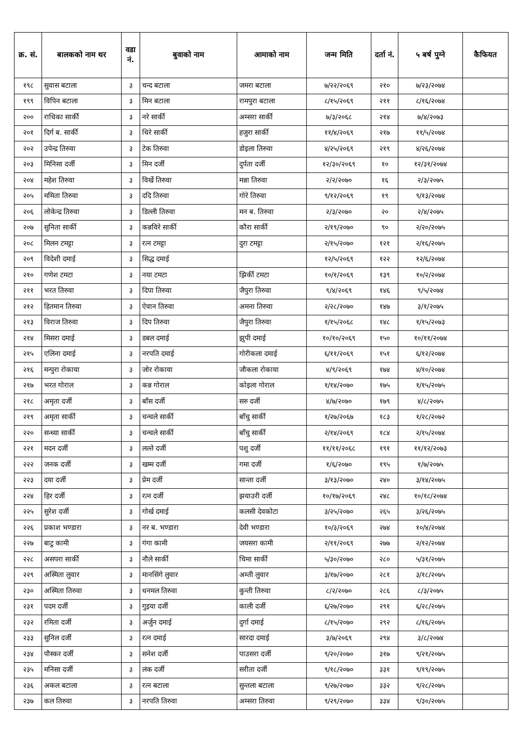| क्र. सं. | बालकको नाम थर | वडा नं. | बुवाको नाम | आमाको नाम | जन्म मिति | दर्ता नं. | ५ बर्ष पुग्ने | कैफियत |
| --- | --- | --- | --- | --- | --- | --- | --- | --- |
| १९८ | सुवास बटाला | ३ | चन्द बटाला | जमरा बटाला | ७/२२/२०६९ | २१० | ७/२३/२०७४ | |
| १९९ | विपिन बटाला | ३ | मिन बटाला | रामपुरा बटाला | ८/१५/२०६९ | २११ | ८/१६/२०७४ | |
| २०० | राधिका सार्की | ३ | नरे सार्की | अम्सरा सार्की | ७/३/२०६८ | २१४ | ७/४/२०७३ | |
| २०१ | दिर्ग ब. सार्की | ३ | धिरे सार्की | हजुरा सार्की | ११/४/२०६९ | २१७ | ११/५/२०७४ | |
| २०२ | उपेन्द्र तिरुवा | ३ | टेक तिरुवा | डोइला तिरुवा | ४/२५/२०६९ | २१९ | ४/२६/२०७४ | |
| २०३ | मिनिसा दर्जी | ३ | मिन दर्जी | दुर्पता दर्जी | १२/३०/२०६९ | १० | १२/३१/२०७४ | |
| २०४ | महेश तिरुवा | ३ | विर्खे तिरुवा | मन्ना तिरुवा | २/२/२०७० | १६ | २/३/२०७५ | |
| २०५ | ममिता तिरुवा | ३ | ददि तिरुवा | गोरे तिरुवा | ९/१२/२०६९ | १९ | ९/१३/२०७४ | |
| २०६ | लोकेन्द्र तिरुवा | ३ | डिल्ली तिरुवा | मन ब. तिरुवा | २/३/२०७० | २० | २/४/२०७५ | |
| २०७ | सुनिता सार्की | ३ | कन्नविरे सार्की | कौरा सार्की | २/१९/२०७० | ९० | २/२०/२०७५ | |
| २०८ | मिलन टमट्टा | ३ | रत्न टमट्टा | दुरा टमट्टा | २/१५/२०७० | १२१ | २/१६/२०७५ | |
| २०९ | विदेशी दमाई | ३ | सिद्ध दमाई | | १२/५/२०६९ | १२२ | १२/६/२०७४ | |
| २१० | गणेश टमटा | ३ | नया टमटा | झिर्की टमटा | १०/१/२०६९ | १३९ | १०/२/२०७४ | |
| २११ | भरत तिरुवा | ३ | दिपा तिरुवा | जैपुरा तिरुवा | ९/४/२०६९ | १४६ | ९/५/२०७४ | |
| २१२ | हितमान तिरुवा | ३ | ऐवान तिरुवा | अमना तिरुवा | २/२८/२०७० | १४७ | ३/१/२०७५ | |
| २१३ | विराज तिरुवा | ३ | दिप तिरुवा | जैपुरा तिरुवा | १/१५/२०६८ | १४८ | १/१५/२०७३ | |
| २१४ | मिसरा दमाई | ३ | डबल दमाई | झुपी दमाई | १०/१०/२०६९ | १५० | १०/११/२०७४ | |
| २१५ | एलिना दमाई | ३ | नरपति दमाई | गोरीकला दमाई | ६/११/२०६९ | १५१ | ६/१२/२०७४ | |
| २१६ | मन्पुरा रोकाया | ३ | जोर रोकाया | जौकला रोकाया | ४/९/२०६९ | १७४ | ४/१०/२०७४ | |
| २१७ | भरत गोराल | ३ | कन्न गोराल | कोइला गोराल | १/१४/२०७० | १७५ | १/१५/२०७५ | |
| २१८ | अमृता दर्जी | ३ | बाँस दर्जी | सरु दर्जी | ४/७/२०७० | १७९ | ४/८/२०७५ | |
| २१९ | अमृता सार्की | ३ | चन्चले सार्की | बाँचु सार्की | १/२७/२०६७ | १८३ | १/२८/२०७२ | |
| २२० | सन्ध्या सार्की | ३ | चन्चले सार्की | बाँचु सार्की | २/१४/२०६९ | १८४ | २/१५/२०७४ | |
| २२१ | मदन दर्जी | ३ | लल्ते दर्जी | पशु दर्जी | ११/११/२०६८ | १९१ | ११/१२/२०७३ | |
| २२२ | जनक दर्जी | ३ | खम्म दर्जी | गमा दर्जी | १/६/२०७० | १९५ | १/७/२०७५ | |
| २२३ | दया दर्जी | ३ | प्रेम दर्जी | सान्ता दर्जी | ३/१३/२०७० | २४० | ३/१४/२०७५ | |
| २२४ | हिर दर्जी | ३ | रत्न दर्जी | झयाउरी दर्जी | १०/१७/२०६९ | २४८ | १०/१८/२०७४ | |
| २२५ | सुरेश दर्जी | ३ | गोर्ख दमाई | कलसी देवकोटा | ३/२५/२०७० | २६५ | ३/२६/२०७५ | |
| २२६ | प्रकाश भण्डारा | ३ | नर ब. भण्डारा | देवी भण्डारा | १०/३/२०६९ | २७४ | १०/४/२०७४ | |
| २२७ | बाटु कामी | ३ | गंगा कामी | जयसरा कामी | २/११/२०६९ | २७७ | २/१२/२०७४ | |
| २२८ | असपरा सार्की | ३ | नौले सार्की | चिमा सार्की | ५/३०/२०७० | २८० | ५/३१/२०७५ | |
| २२९ | अस्मिता लुवार | ३ | मानसिंगे लुवार | अम्ती लुवार | ३/१७/२०७० | २८१ | ३/१८/२०७५ | |
| २३० | अस्मिता तिरुवा | ३ | धनमल तिरुवा | कुन्ती तिरुवा | ८/२/२०७० | २८६ | ८/३/२०७५ | |
| २३१ | पदम दर्जी | ३ | गुइया दर्जी | काली दर्जी | ६/२७/२०७० | २९१ | ६/२८/२०७५ | |
| २३२ | रमिता दर्जी | ३ | अर्जुन दमाई | दुर्गा दमाई | ८/१५/२०७० | २९२ | ८/१६/२०७५ | |
| २३३ | सुनिल दर्जी | ३ | रत्न दमाई | सारदा दमाई | ३/७/२०६९ | २९४ | ३/८/२०७४ | |
| २३४ | पौस्कर दर्जी | ३ | सनेश दर्जी | पाउसरा दर्जी | ९/२०/२०७० | ३१७ | ९/२१/२०७५ | |
| २३५ | मनिसा दर्जी | ३ | लंक दर्जी | सरीता दर्जी | ९/१८/२०७० | ३३१ | ९/१९/२०७५ | |
| २३६ | अकल बटाला | ३ | रत्न बटाला | सुन्तला बटाला | ९/२७/२०७० | ३३२ | ९/२८/२०७५ | |
| २३७ | कल तिरुवा | ३ | नरपति तिरुवा | अम्सरा तिरुवा | ९/२९/२०७० | ३३४ | ९/३०/२०७५ | |